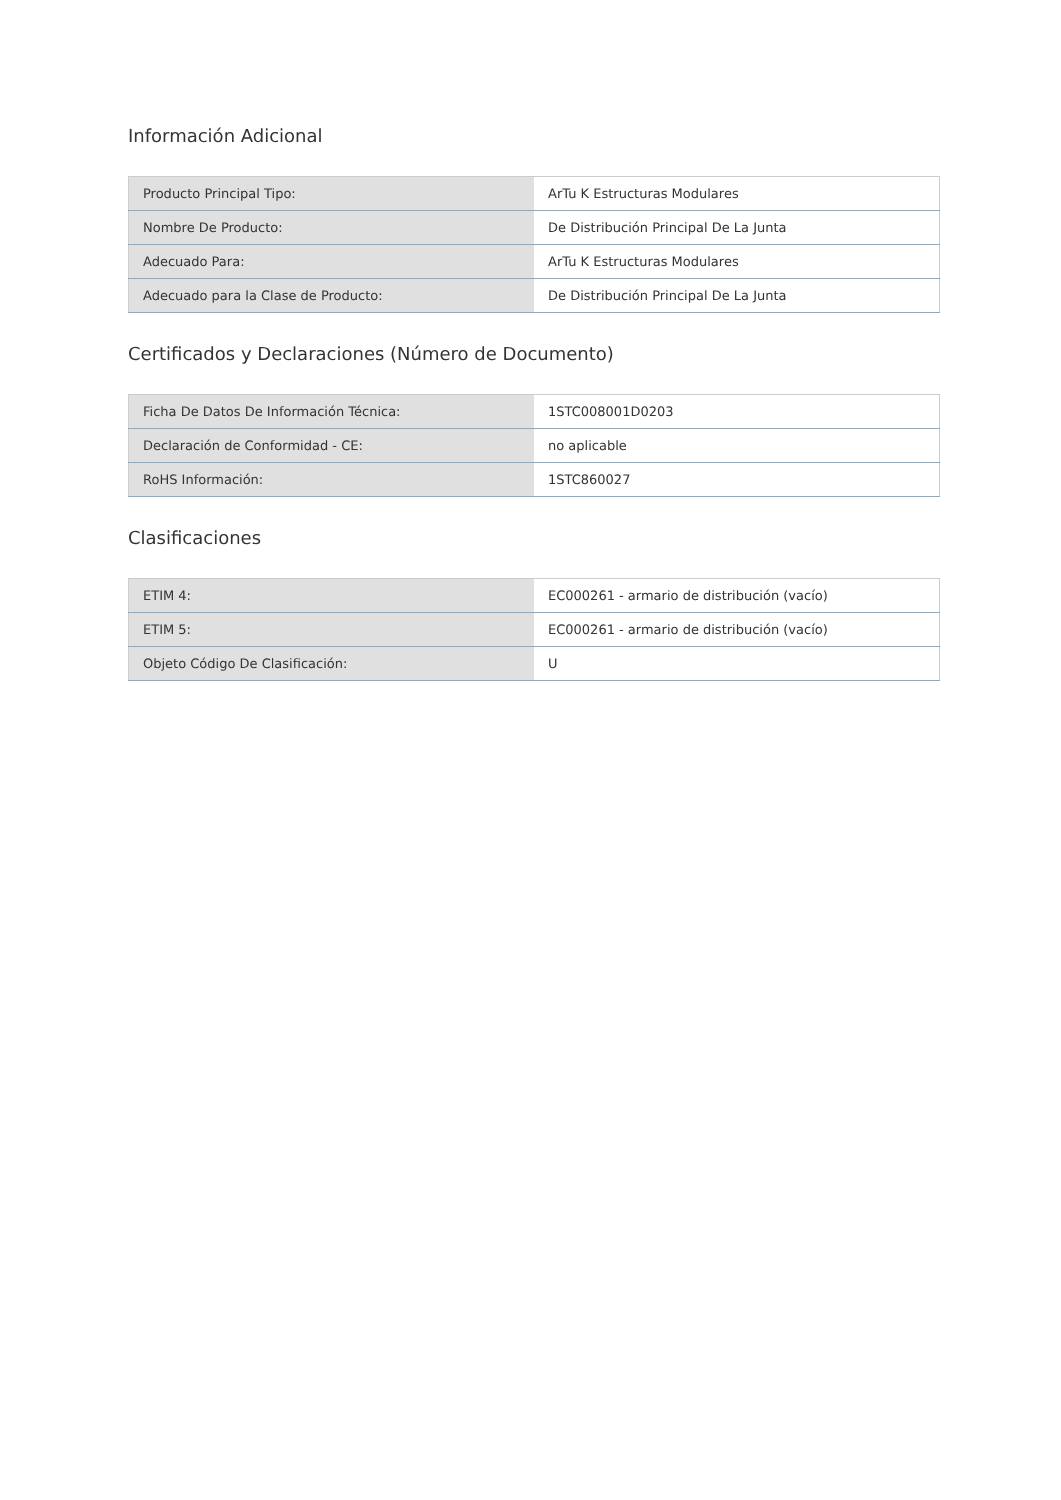Información Adicional
| Producto Principal Tipo: | ArTu K Estructuras Modulares |
| Nombre De Producto: | De Distribución Principal De La Junta |
| Adecuado Para: | ArTu K Estructuras Modulares |
| Adecuado para la Clase de Producto: | De Distribución Principal De La Junta |
Certificados y Declaraciones (Número de Documento)
| Ficha De Datos De Información Técnica: | 1STC008001D0203 |
| Declaración de Conformidad - CE: | no aplicable |
| RoHS Información: | 1STC860027 |
Clasificaciones
| ETIM 4: | EC000261 - armario de distribución (vacío) |
| ETIM 5: | EC000261 - armario de distribución (vacío) |
| Objeto Código De Clasificación: | U |